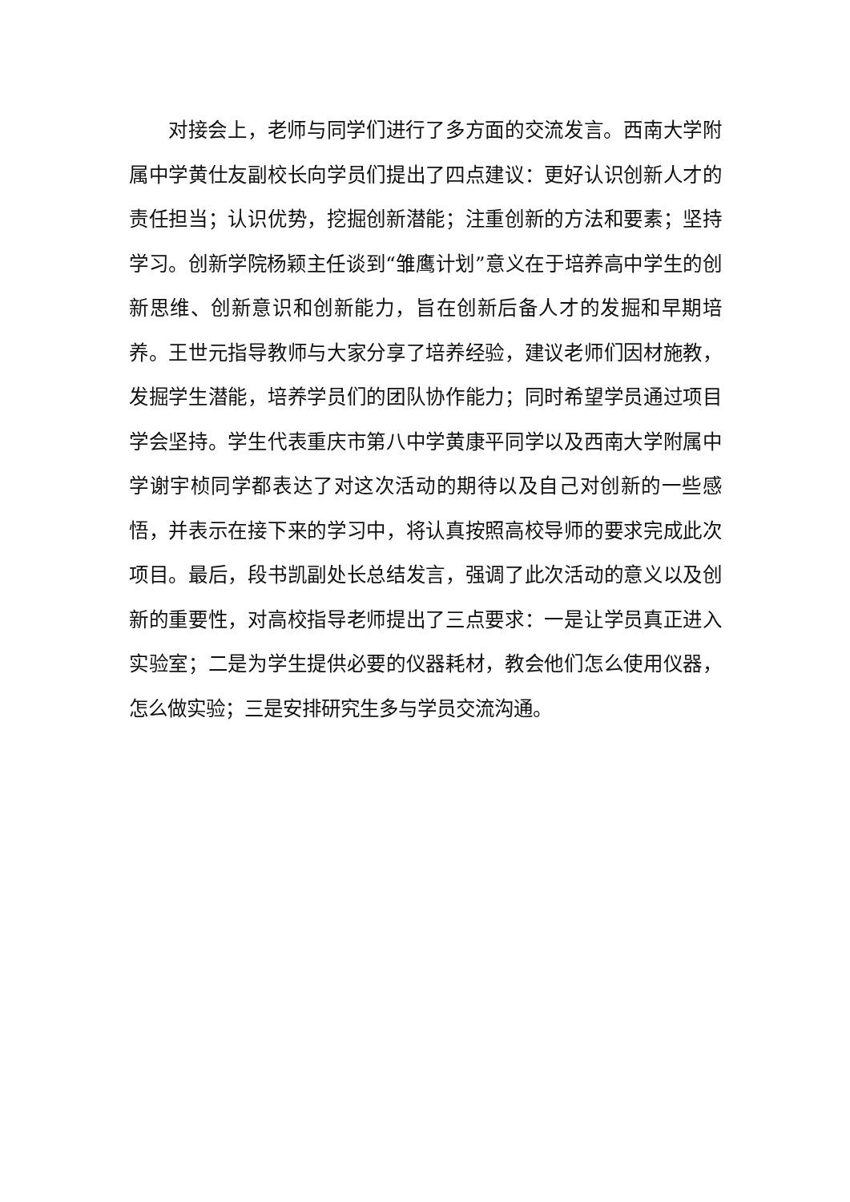对接会上，老师与同学们进行了多方面的交流发言。西南大学附属中学黄仕友副校长向学员们提出了四点建议：更好认识创新人才的责任担当；认识优势，挖掘创新潜能；注重创新的方法和要素；坚持学习。创新学院杨颖主任谈到“雏鹰计划”意义在于培养高中学生的创新思维、创新意识和创新能力，旨在创新后备人才的发掘和早期培养。王世元指导教师与大家分享了培养经验，建议老师们因材施教，发掘学生潜能，培养学员们的团队协作能力；同时希望学员通过项目学会坚持。学生代表重庆市第八中学黄康平同学以及西南大学附属中学谢宇桢同学都表达了对这次活动的期待以及自己对创新的一些感悟，并表示在接下来的学习中，将认真按照高校导师的要求完成此次项目。最后，段书凯副处长总结发言，强调了此次活动的意义以及创新的重要性，对高校指导老师提出了三点要求：一是让学员真正进入实验室；二是为学生提供必要的仪器耗材，教会他们怎么使用仪器，怎么做实验；三是安排研究生多与学员交流沟通。